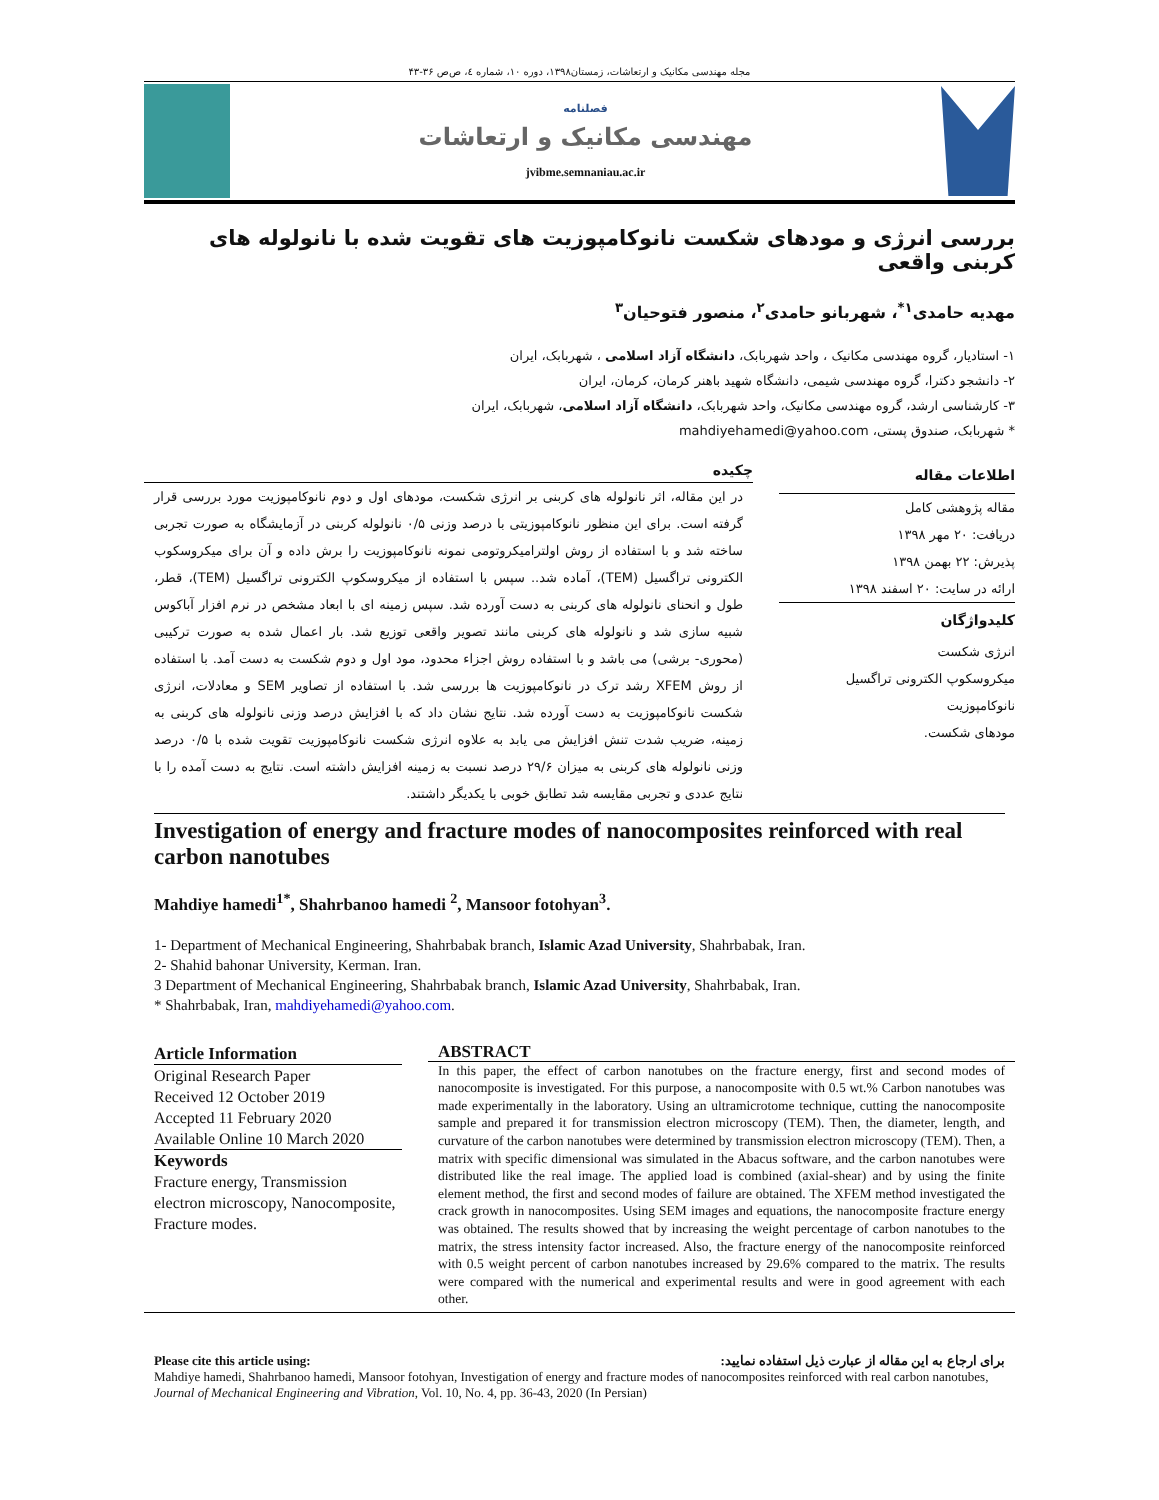مجله مهندسی مکانیک و ارتعاشات، زمستان۱۳۹۸، دوره ۱۰، شماره ٤، ص‌ص ۳۶-۴۳
فصلنامه
مهندسی مکانیک و ارتعاشات
jvibme.semnaniau.ac.ir
بررسی انرژی و مودهای شکست نانوکامپوزیت های تقویت شده با نانولوله های کربنی واقعی
مهدیه حامدی<sup>۱*</sup>، شهربانو حامدی<sup>۲</sup>، منصور فتوحیان<sup>۳</sup>
۱- استادیار، گروه مهندسی مکانیک ، واحد شهربابک، دانشگاه آزاد اسلامی ، شهربابک، ایران
۲- دانشجو دکترا، گروه مهندسی شیمی، دانشگاه شهید باهنر کرمان، کرمان، ایران
۳- کارشناسی ارشد، گروه مهندسی مکانیک، واحد شهربابک، دانشگاه آزاد اسلامی، شهربابک، ایران
* شهربابک، صندوق پستی، mahdiyehamedi@yahoo.com
اطلاعات مقاله
مقاله پژوهشی کامل
دریافت: ۲۰ مهر ۱۳۹۸
پذیرش: ۲۲ بهمن ۱۳۹۸
ارائه در سایت: ۲۰ اسفند ۱۳۹۸
کلیدواژگان
انرژی شکست
میکروسکوپ الکترونی تراگسیل
نانوکامپوزیت
مودهای شکست.
چکیده
در این مقاله، اثر نانولوله های کربنی بر انرژی شکست، مودهای اول و دوم نانوکامپوزیت مورد بررسی قرار گرفته است. برای این منظور نانوکامپوزیتی با درصد وزنی ۰/۵ نانولوله کربنی در آزمایشگاه به صورت تجربی ساخته شد و با استفاده از روش اولترامیکروتومی نمونه نانوکامپوزیت را برش داده و آن برای میکروسکوب الکترونی تراگسیل (TEM)، آماده شد.. سپس با استفاده از میکروسکوپ الکترونی تراگسیل (TEM)، قطر، طول و انحنای نانولوله های کربنی به دست آورده شد. سپس زمینه ای با ابعاد مشخص در نرم افزار آباکوس شبیه سازی شد و نانولوله های کربنی مانند تصویر واقعی توزیع شد. بار اعمال شده به صورت ترکیبی (محوری- برشی) می باشد و با استفاده روش اجزاء محدود، مود اول و دوم شکست به دست آمد. با استفاده از روش XFEM رشد ترک در نانوکامپوزیت ها بررسی شد. با استفاده از تصاویر SEM و معادلات، انرژی شکست نانوکامپوزیت به دست آورده شد. نتایج نشان داد که با افزایش درصد وزنی نانولوله های کربنی به زمینه، ضریب شدت تنش افزایش می یابد به علاوه انرژی شکست نانوکامپوزیت تقویت شده با ۰/۵ درصد وزنی نانولوله های کربنی به میزان ۲۹/۶ درصد نسبت به زمینه افزایش داشته است. نتایج به دست آمده را با نتایج عددی و تجربی مقایسه شد تطابق خوبی با یکدیگر داشتند.
Investigation of energy and fracture modes of nanocomposites reinforced with real carbon nanotubes
Mahdiye hamedi<sup>1*</sup>, Shahrbanoo hamedi <sup>2</sup>, Mansoor fotohyan<sup>3</sup>.
1- Department of Mechanical Engineering, Shahrbabak branch, Islamic Azad University, Shahrbabak, Iran.
2- Shahid bahonar University, Kerman. Iran.
3 Department of Mechanical Engineering, Shahrbabak branch, Islamic Azad University, Shahrbabak, Iran.
* Shahrbabak, Iran, mahdiyehamedi@yahoo.com.
Article Information
Original Research Paper
Received 12 October 2019
Accepted 11 February 2020
Available Online 10 March 2020
Keywords
Fracture energy, Transmission electron microscopy, Nanocomposite, Fracture modes.
ABSTRACT
In this paper, the effect of carbon nanotubes on the fracture energy, first and second modes of nanocomposite is investigated. For this purpose, a nanocomposite with 0.5 wt.% Carbon nanotubes was made experimentally in the laboratory. Using an ultramicrotome technique, cutting the nanocomposite sample and prepared it for transmission electron microscopy (TEM). Then, the diameter, length, and curvature of the carbon nanotubes were determined by transmission electron microscopy (TEM). Then, a matrix with specific dimensional was simulated in the Abacus software, and the carbon nanotubes were distributed like the real image. The applied load is combined (axial-shear) and by using the finite element method, the first and second modes of failure are obtained. The XFEM method investigated the crack growth in nanocomposites. Using SEM images and equations, the nanocomposite fracture energy was obtained. The results showed that by increasing the weight percentage of carbon nanotubes to the matrix, the stress intensity factor increased. Also, the fracture energy of the nanocomposite reinforced with 0.5 weight percent of carbon nanotubes increased by 29.6% compared to the matrix. The results were compared with the numerical and experimental results and were in good agreement with each other.
Please cite this article using: برای ارجاع به این مقاله از عبارت ذیل استفاده نمایید:
Mahdiye hamedi, Shahrbanoo hamedi, Mansoor fotohyan, Investigation of energy and fracture modes of nanocomposites reinforced with real carbon nanotubes, Journal of Mechanical Engineering and Vibration, Vol. 10, No. 4, pp. 36-43, 2020 (In Persian)